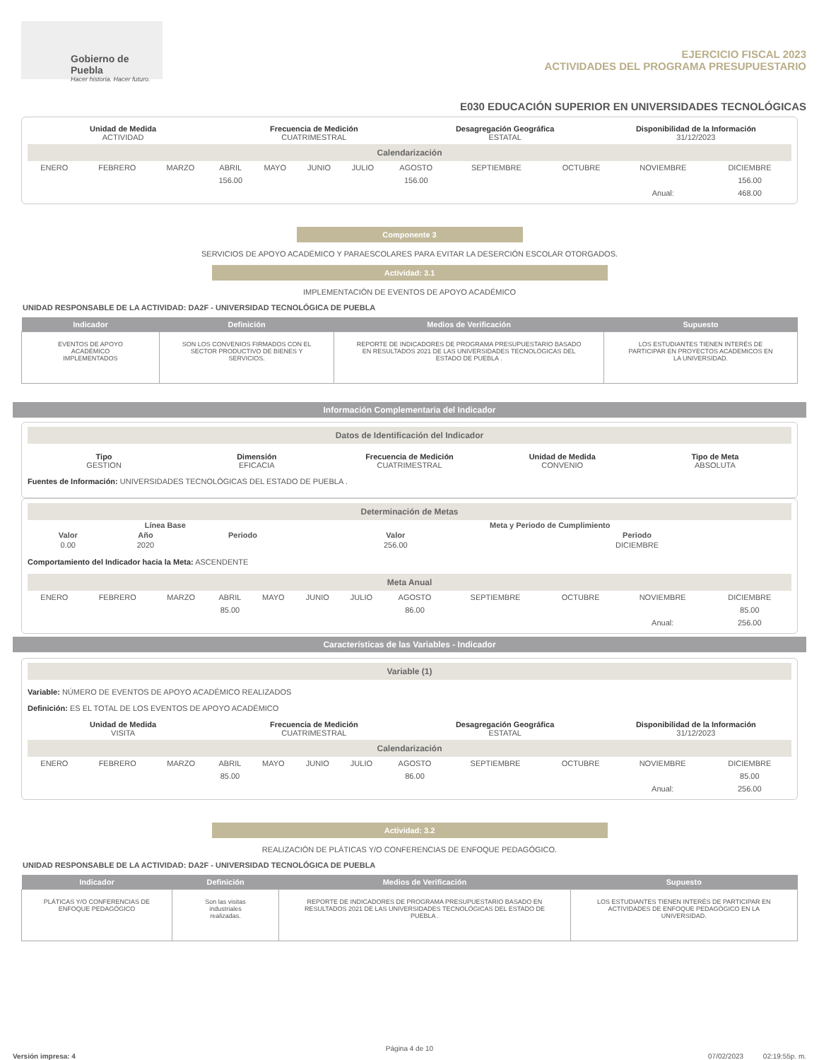Gobierno de Puebla
Hacer historia. Hacer futuro.
EJERCICIO FISCAL 2023
ACTIVIDADES DEL PROGRAMA PRESUPUESTARIO
E030 EDUCACIÓN SUPERIOR EN UNIVERSIDADES TECNOLÓGICAS
Unidad de Medida
ACTIVIDAD
Frecuencia de Medición
CUATRIMESTRAL
Desagregación Geográfica
ESTATAL
Disponibilidad de la Información
31/12/2023
Calendarización
| ENERO | FEBRERO | MARZO | ABRIL | MAYO | JUNIO | JULIO | AGOSTO | SEPTIEMBRE | OCTUBRE | NOVIEMBRE | DICIEMBRE |
| | | | 156.00 | | | | 156.00 | | | | 156.00 |
| | | | | | | | | | | Anual: | 468.00 |
Componente 3
SERVICIOS DE APOYO ACADÉMICO Y PARAESCOLARES PARA EVITAR LA DESERCIÓN ESCOLAR OTORGADOS.
Actividad: 3.1
IMPLEMENTACIÓN DE EVENTOS DE APOYO ACADÉMICO
UNIDAD RESPONSABLE DE LA ACTIVIDAD: DA2F - UNIVERSIDAD TECNOLÓGICA DE PUEBLA
| Indicador | Definición | Medios de Verificación | Supuesto |
| --- | --- | --- | --- |
| EVENTOS DE APOYO ACADÉMICO IMPLEMENTADOS | SON LOS CONVENIOS FIRMADOS CON EL SECTOR PRODUCTIVO DE BIENES Y SERVICIOS. | REPORTE DE INDICADORES DE PROGRAMA PRESUPUESTARIO BASADO EN RESULTADOS 2021 DE LAS UNIVERSIDADES TECNOLÓGICAS DEL ESTADO DE PUEBLA . | LOS ESTUDIANTES TIENEN INTERÉS DE PARTICIPAR EN PROYECTOS ACADEMICOS EN LA UNIVERSIDAD. |
Información Complementaria del Indicador
Datos de Identificación del Indicador
Tipo
GESTION
Dimensión
EFICACIA
Frecuencia de Medición
CUATRIMESTRAL
Unidad de Medida
CONVENIO
Tipo de Meta
ABSOLUTA
Fuentes de Información: UNIVERSIDADES TECNOLÓGICAS DEL ESTADO DE PUEBLA .
Determinación de Metas
| Línea Base | | | | Meta y Periodo de Cumplimiento | |
| --- | --- | --- | --- | --- | --- |
| Valor | Año | Periodo | | Valor | Periodo |
| 0.00 | 2020 | | | 256.00 | DICIEMBRE |
Comportamiento del Indicador hacia la Meta: ASCENDENTE
Meta Anual
| ENERO | FEBRERO | MARZO | ABRIL | MAYO | JUNIO | JULIO | AGOSTO | SEPTIEMBRE | OCTUBRE | NOVIEMBRE | DICIEMBRE |
| | | | 85.00 | | | | 86.00 | | | | 85.00 |
| | | | | | | | | | | Anual: | 256.00 |
Características de las Variables - Indicador
Variable (1)
Variable: NÚMERO DE EVENTOS DE APOYO ACADÉMICO REALIZADOS
Definición: ES EL TOTAL DE LOS EVENTOS DE APOYO ACADÉMICO
Unidad de Medida
VISITA
Frecuencia de Medición
CUATRIMESTRAL
Desagregación Geográfica
ESTATAL
Disponibilidad de la Información
31/12/2023
Calendarización
| ENERO | FEBRERO | MARZO | ABRIL | MAYO | JUNIO | JULIO | AGOSTO | SEPTIEMBRE | OCTUBRE | NOVIEMBRE | DICIEMBRE |
| | | | 85.00 | | | | 86.00 | | | | 85.00 |
| | | | | | | | | | | Anual: | 256.00 |
Actividad: 3.2
REALIZACIÓN DE PLÁTICAS Y/O CONFERENCIAS DE ENFOQUE PEDAGÓGICO.
UNIDAD RESPONSABLE DE LA ACTIVIDAD: DA2F - UNIVERSIDAD TECNOLÓGICA DE PUEBLA
| Indicador | Definición | Medios de Verificación | Supuesto |
| --- | --- | --- | --- |
| PLÁTICAS Y/O CONFERENCIAS DE ENFOQUE PEDAGÓGICO | Son las visitas industriales realizadas. | REPORTE DE INDICADORES DE PROGRAMA PRESUPUESTARIO BASADO EN RESULTADOS 2021 DE LAS UNIVERSIDADES TECNOLÓGICAS DEL ESTADO DE PUEBLA . | LOS ESTUDIANTES TIENEN INTERÉS DE PARTICIPAR EN ACTIVIDADES DE ENFOQUE PEDAGÓGICO EN LA UNIVERSIDAD. |
Página 4 de 10
Versión impresa: 4 07/02/2023 02:19:55p. m.